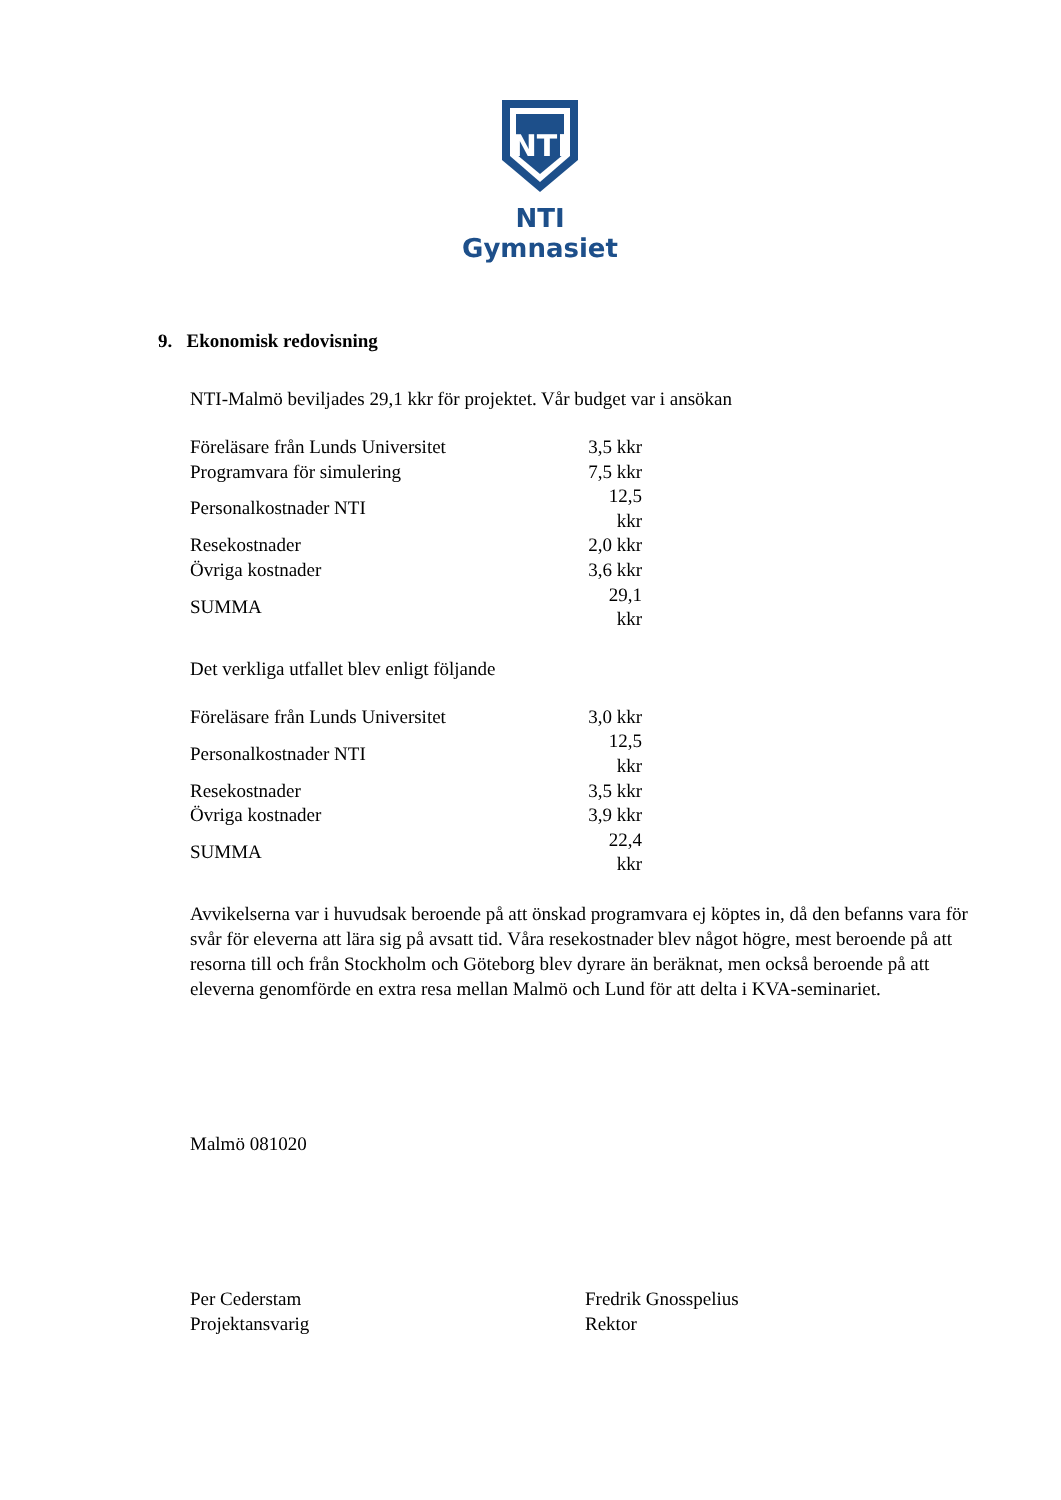NTI
NTI Gymnasiet
9. Ekonomisk redovisning
NTI-Malmö beviljades 29,1 kkr för projektet. Vår budget var i ansökan
| Föreläsare från Lunds Universitet | 3,5 kkr |
| Programvara för simulering | 7,5 kkr |
| Personalkostnader NTI | 12,5 kkr |
| Resekostnader | 2,0 kkr |
| Övriga kostnader | 3,6 kkr |
| SUMMA | 29,1 kkr |
Det verkliga utfallet blev enligt följande
| Föreläsare från Lunds Universitet | 3,0 kkr |
| Personalkostnader NTI | 12,5 kkr |
| Resekostnader | 3,5 kkr |
| Övriga kostnader | 3,9 kkr |
| SUMMA | 22,4 kkr |
Avvikelserna var i huvudsak beroende på att önskad programvara ej köptes in, då den befanns vara för svår för eleverna att lära sig på avsatt tid. Våra resekostnader blev något högre, mest beroende på att resorna till och från Stockholm och Göteborg blev dyrare än beräknat, men också beroende på att eleverna genomförde en extra resa mellan Malmö och Lund för att delta i KVA-seminariet.
Malmö 081020
Per Cederstam
Projektansvarig
Fredrik Gnosspelius
Rektor